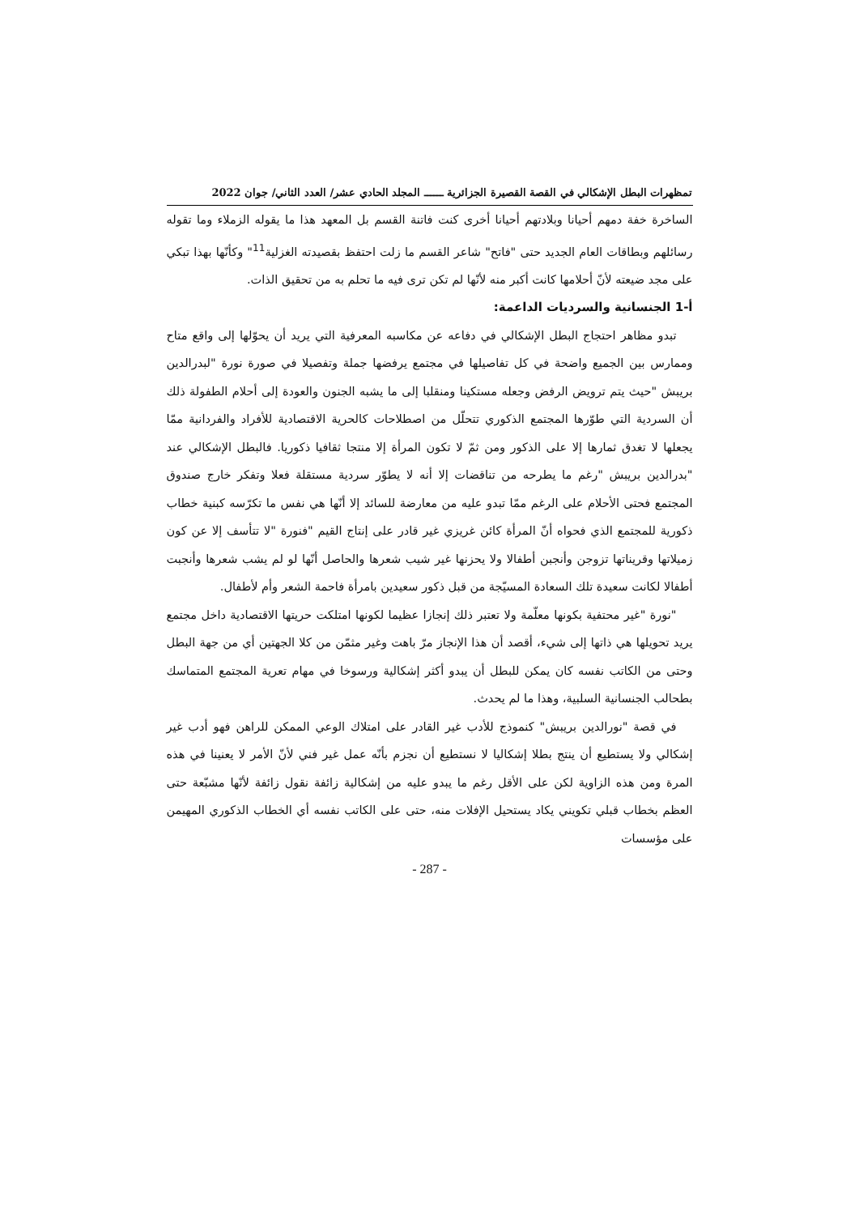تمظهرات البطل الإشكالي في القصة القصيرة الجزائرية ــــــ المجلد الحادي عشر/ العدد الثاني/ جوان 2022
الساخرة خفة دمهم أحيانا وبلادتهم أحيانا أخرى كنت فاتنة القسم بل المعهد هذا ما يقوله الزملاء وما تقوله رسائلهم وبطاقات العام الجديد حتى "فاتح" شاعر القسم ما زلت احتفظ بقصيدته الغزلية<sup>11</sup>" وكأنّها بهذا تبكي على مجد ضيعته لأنّ أحلامها كانت أكبر منه لأنّها لم تكن ترى فيه ما تحلم به من تحقيق الذات.
أ-1 الجنسانية والسرديات الداعمة:
تبدو مظاهر احتجاج البطل الإشكالي في دفاعه عن مكاسبه المعرفية التي يريد أن يحوّلها إلى واقع متاح وممارس بين الجميع واضحة في كل تفاصيلها في مجتمع يرفضها جملة وتفصيلا في صورة نورة "لبدرالدين بريبش "حيث يتم ترويض الرفض وجعله مستكينا ومنقلبا إلى ما يشبه الجنون والعودة إلى أحلام الطفولة ذلك أن السردية التي طوّرها المجتمع الذكوري تتحلّل من اصطلاحات كالحرية الاقتصادية للأفراد والفردانية ممّا يجعلها لا تغدق ثمارها إلا على الذكور ومن ثمّ لا تكون المرأة إلا منتجا ثقافيا ذكوريا. فالبطل الإشكالي عند "بدرالدين بريبش "رغم ما يطرحه من تناقضات إلا أنه لا يطوّر سردية مستقلة فعلا وتفكر خارج صندوق المجتمع فحتى الأحلام على الرغم ممّا تبدو عليه من معارضة للسائد إلا أنّها هي نفس ما تكرّسه كبنية خطاب ذكورية للمجتمع الذي فحواه أنّ المرأة كائن غريزي غير قادر على إنتاج القيم "فنورة "لا تتأسف إلا عن كون زميلاتها وقريناتها تزوجن وأنجبن أطفالا ولا يحزنها غير شيب شعرها والحاصل أنّها لو لم يشب شعرها وأنجبت أطفالا لكانت سعيدة تلك السعادة المسيّجة من قبل ذكور سعيدين بامرأة فاحمة الشعر وأم لأطفال.
"نورة "غير محتفية بكونها معلّمة ولا تعتبر ذلك إنجازا عظيما لكونها امتلكت حريتها الاقتصادية داخل مجتمع يريد تحويلها هي ذاتها إلى شيء، أقصد أن هذا الإنجاز مرّ باهت وغير مثمّن من كلا الجهتين أي من جهة البطل وحتى من الكاتب نفسه كان يمكن للبطل أن يبدو أكثر إشكالية ورسوخا في مهام تعرية المجتمع المتماسك بطحالب الجنسانية السلبية، وهذا ما لم يحدث.
في قصة "نورالدين بريبش" كنموذج للأدب غير القادر على امتلاك الوعي الممكن للراهن فهو أدب غير إشكالي ولا يستطيع أن ينتج بطلا إشكاليا لا نستطيع أن نجزم بأنّه عمل غير فني لأنّ الأمر لا يعنينا في هذه المرة ومن هذه الزاوية لكن على الأقل رغم ما يبدو عليه من إشكالية زائفة نقول زائفة لأنّها مشبّعة حتى العظم بخطاب قبلي تكويني يكاد يستحيل الإفلات منه، حتى على الكاتب نفسه أي الخطاب الذكوري المهيمن على مؤسسات
- 287 -